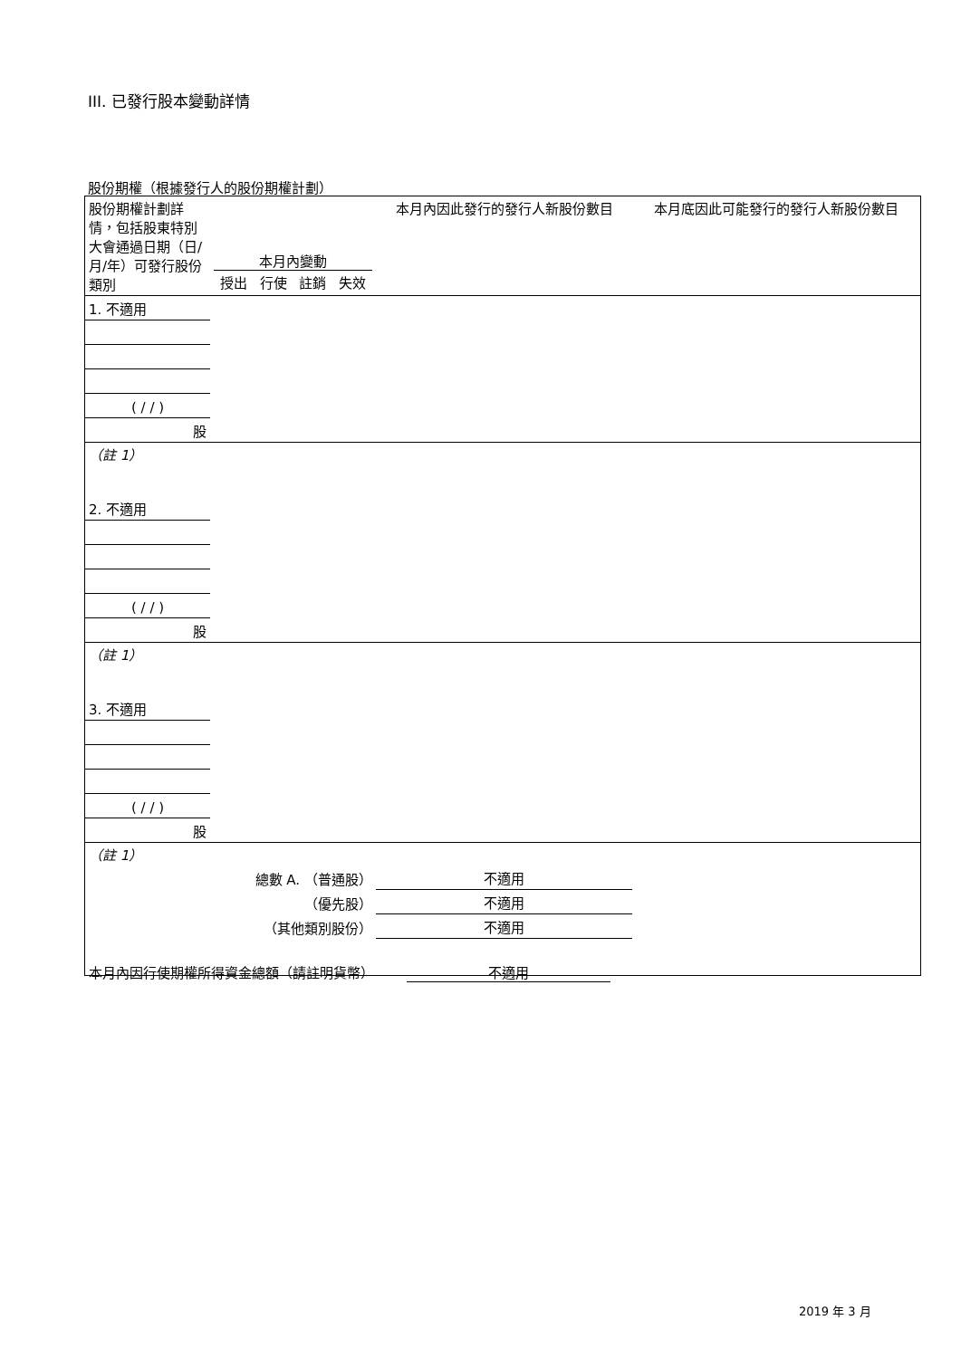III. 已發行股本變動詳情
股份期權（根據發行人的股份期權計劃）
| 股份期權計劃詳情，包括股東特別大會通過日期（日/月/年）可發行股份類別 | 本月內變動 / 授出 / 行使 / 註銷 / 失效 / | | | | 本月內因此發行的發行人新股份數目 | 本月底因此可能發行的發行人新股份數目 |
| --- | --- | --- | --- | --- | --- | --- |
| 1. 不適用 | | | | | | |
| ( / / ) | | | | | | |
| 股 | | | | | | |
| （註 1） | | | | | | |
| 2. 不適用 | | | | | | |
| ( / / ) | | | | | | |
| 股 | | | | | | |
| （註 1） | | | | | | |
| 3. 不適用 | | | | | | |
| ( / / ) | | | | | | |
| 股 | | | | | | |
| （註 1） | | | | | | |
| 總數 A. （普通股） | | | | | 不適用 | |
| （優先股） | | | | | 不適用 | |
| （其他類別股份） | | | | | 不適用 | |
本月內因行使期權所得資金總額（請註明貨幣） 不適用
2019 年 3 月